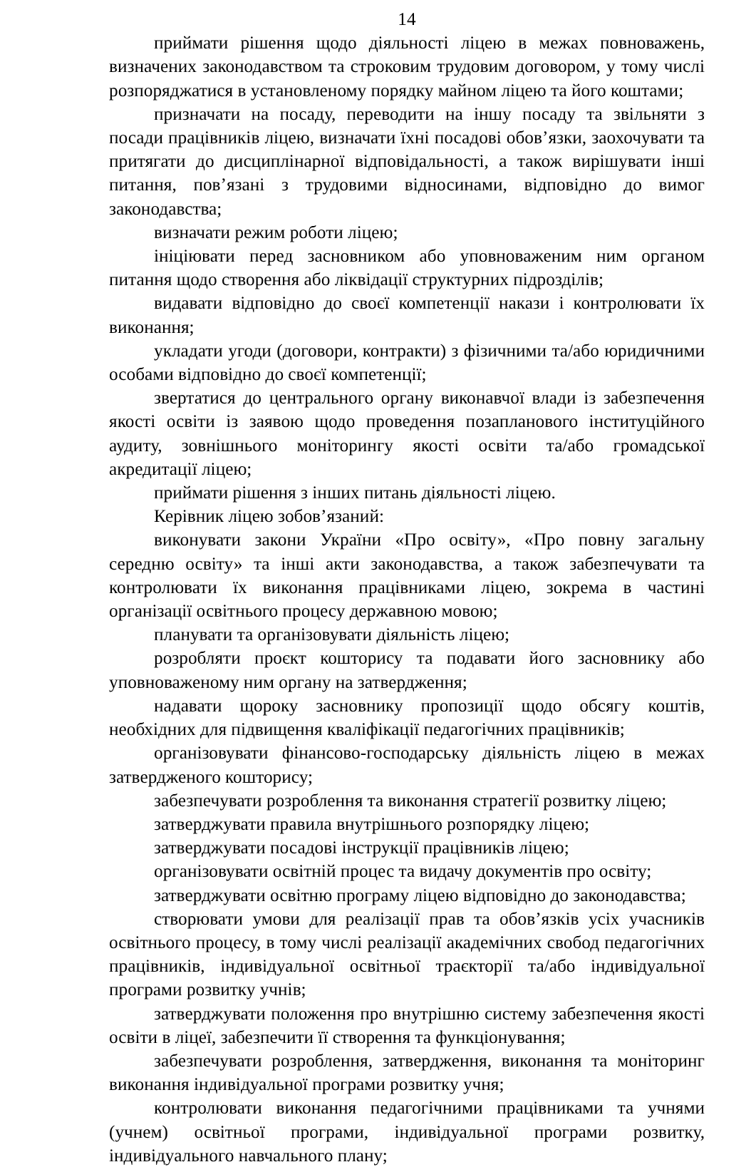14
приймати рішення щодо діяльності ліцею в межах повноважень, визначених законодавством та строковим трудовим договором, у тому числі розпоряджатися в установленому порядку майном ліцею та його коштами;
призначати на посаду, переводити на іншу посаду та звільняти з посади працівників ліцею, визначати їхні посадові обов’язки, заохочувати та притягати до дисциплінарної відповідальності, а також вирішувати інші питання, пов’язані з трудовими відносинами, відповідно до вимог законодавства;
визначати режим роботи ліцею;
ініціювати перед засновником або уповноваженим ним органом питання щодо створення або ліквідації структурних підрозділів;
видавати відповідно до своєї компетенції накази і контролювати їх виконання;
укладати угоди (договори, контракти) з фізичними та/або юридичними особами відповідно до своєї компетенції;
звертатися до центрального органу виконавчої влади із забезпечення якості освіти із заявою щодо проведення позапланового інституційного аудиту, зовнішнього моніторингу якості освіти та/або громадської акредитації ліцею;
приймати рішення з інших питань діяльності ліцею.
Керівник ліцею зобов’язаний:
виконувати закони України «Про освіту», «Про повну загальну середню освіту» та інші акти законодавства, а також забезпечувати та контролювати їх виконання працівниками ліцею, зокрема в частині організації освітнього процесу державною мовою;
планувати та організовувати діяльність ліцею;
розробляти проєкт кошторису та подавати його засновнику або уповноваженому ним органу на затвердження;
надавати щороку засновнику пропозиції щодо обсягу коштів, необхідних для підвищення кваліфікації педагогічних працівників;
організовувати фінансово-господарську діяльність ліцею в межах затвердженого кошторису;
забезпечувати розроблення та виконання стратегії розвитку ліцею;
затверджувати правила внутрішнього розпорядку ліцею;
затверджувати посадові інструкції працівників ліцею;
організовувати освітній процес та видачу документів про освіту;
затверджувати освітню програму ліцею відповідно до законодавства;
створювати умови для реалізації прав та обов’язків усіх учасників освітнього процесу, в тому числі реалізації академічних свобод педагогічних працівників, індивідуальної освітньої траєкторії та/або індивідуальної програми розвитку учнів;
затверджувати положення про внутрішню систему забезпечення якості освіти в ліцеї, забезпечити її створення та функціонування;
забезпечувати розроблення, затвердження, виконання та моніторинг виконання індивідуальної програми розвитку учня;
контролювати виконання педагогічними працівниками та учнями (учнем) освітньої програми, індивідуальної програми розвитку, індивідуального навчального плану;